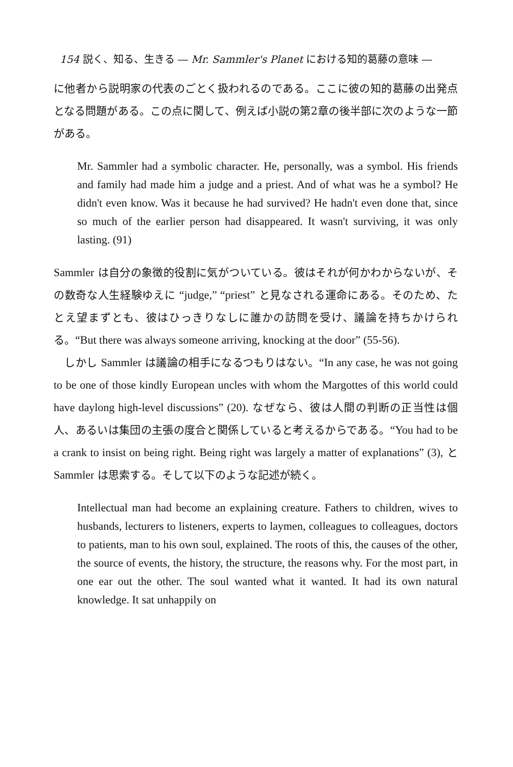154 説く、知る、生きる ― Mr. Sammler's Planet における知的葛藤の意味 ―
に他者から説明家の代表のごとく扱われるのである。ここに彼の知的葛藤の出発点となる問題がある。この点に関して、例えば小説の第2章の後半部に次のような一節がある。
Mr. Sammler had a symbolic character. He, personally, was a symbol. His friends and family had made him a judge and a priest. And of what was he a symbol? He didn't even know. Was it because he had survived? He hadn't even done that, since so much of the earlier person had disappeared. It wasn't surviving, it was only lasting. (91)
Sammler は自分の象徴的役割に気がついている。彼はそれが何かわからないが、その数奇な人生経験ゆえに “judge,” “priest” と見なされる運命にある。そのため、たとえ望まずとも、彼はひっきりなしに誰かの訪問を受け、議論を持ちかけられる。“But there was always someone arriving, knocking at the door” (55-56).
　しかし Sammler は議論の相手になるつもりはない。“In any case, he was not going to be one of those kindly European uncles with whom the Margottes of this world could have daylong high-level discussions” (20). なぜなら、彼は人間の判断の正当性は個人、あるいは集団の主張の度合と関係していると考えるからである。“You had to be a crank to insist on being right. Being right was largely a matter of explanations” (3), と Sammler は思索する。そして以下のような記述が続く。
Intellectual man had become an explaining creature. Fathers to children, wives to husbands, lecturers to listeners, experts to laymen, colleagues to colleagues, doctors to patients, man to his own soul, explained. The roots of this, the causes of the other, the source of events, the history, the structure, the reasons why. For the most part, in one ear out the other. The soul wanted what it wanted. It had its own natural knowledge. It sat unhappily on